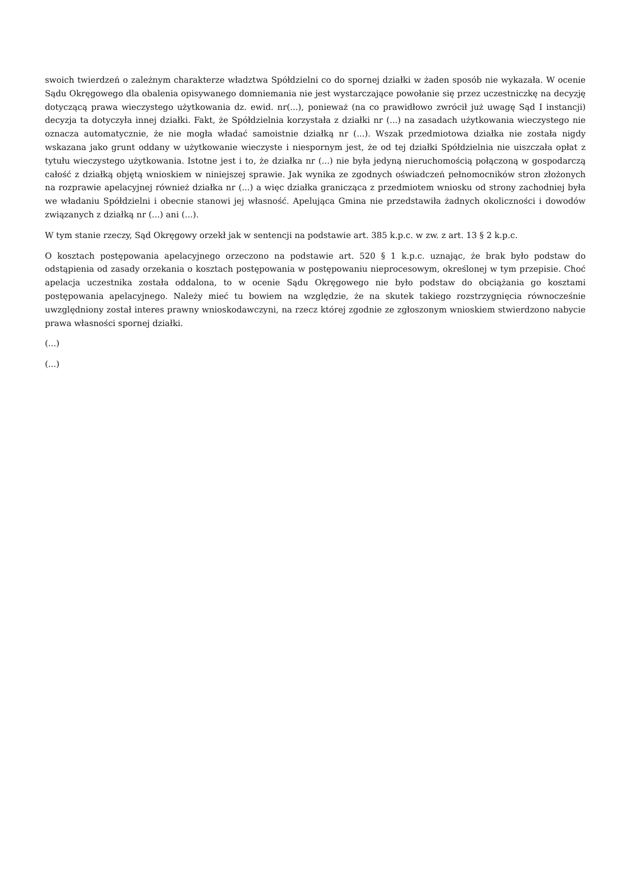swoich twierdzeń o zależnym charakterze władztwa Spółdzielni co do spornej działki w żaden sposób nie wykazała. W ocenie Sądu Okręgowego dla obalenia opisywanego domniemania nie jest wystarczające powołanie się przez uczestniczkę na decyzję dotyczącą prawa wieczystego użytkowania dz. ewid. nr(...), ponieważ (na co prawidłowo zwrócił już uwagę Sąd I instancji) decyzja ta dotyczyła innej działki. Fakt, że Spółdzielnia korzystała z działki nr (...) na zasadach użytkowania wieczystego nie oznacza automatycznie, że nie mogła władać samoistnie działką nr (...). Wszak przedmiotowa działka nie została nigdy wskazana jako grunt oddany w użytkowanie wieczyste i niespornym jest, że od tej działki Spółdzielnia nie uiszczała opłat z tytułu wieczystego użytkowania. Istotne jest i to, że działka nr (...) nie była jedyną nieruchomością połączoną w gospodarczą całość z działką objętą wnioskiem w niniejszej sprawie. Jak wynika ze zgodnych oświadczeń pełnomocników stron złożonych na rozprawie apelacyjnej również działka nr (...) a więc działka granicząca z przedmiotem wniosku od strony zachodniej była we władaniu Spółdzielni i obecnie stanowi jej własność. Apelująca Gmina nie przedstawiła żadnych okoliczności i dowodów związanych z działką nr (...) ani (...).
W tym stanie rzeczy, Sąd Okręgowy orzekł jak w sentencji na podstawie art. 385 k.p.c. w zw. z art. 13 § 2 k.p.c.
O kosztach postępowania apelacyjnego orzeczono na podstawie art. 520 § 1 k.p.c. uznając, że brak było podstaw do odstąpienia od zasady orzekania o kosztach postępowania w postępowaniu nieprocesowym, określonej w tym przepisie. Choć apelacja uczestnika została oddalona, to w ocenie Sądu Okręgowego nie było podstaw do obciążania go kosztami postępowania apelacyjnego. Należy mieć tu bowiem na względzie, że na skutek takiego rozstrzygnięcia równocześnie uwzględniony został interes prawny wnioskodawczyni, na rzecz której zgodnie ze zgłoszonym wnioskiem stwierdzono nabycie prawa własności spornej działki.
(...)
(...)